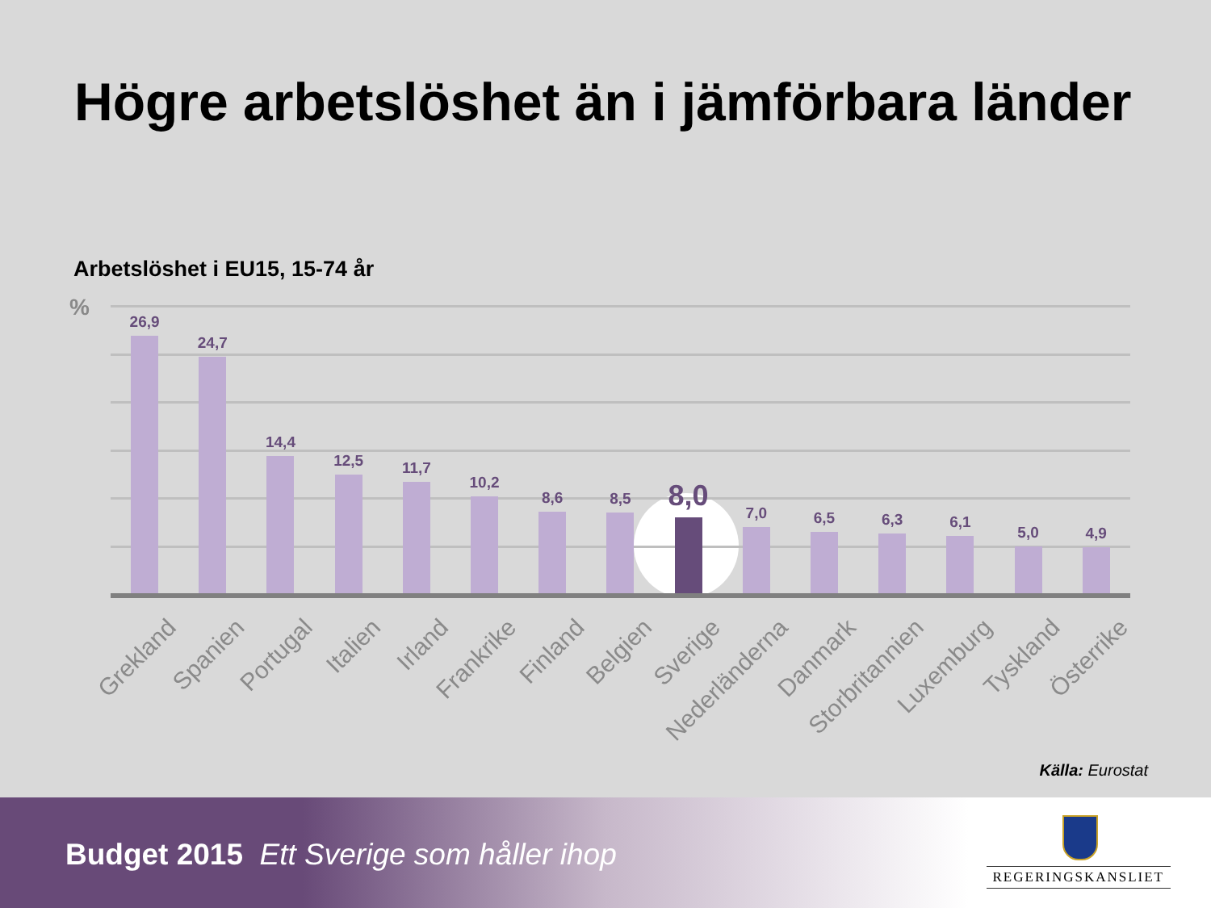Högre arbetslöshet än i jämförbara länder
Arbetslöshet i EU15, 15-74 år
%
26,9
24,7
14,4
12,5
11,7
10,2
8,6
8,5
8,0
7,0
6,5
6,3
6,1
5,0
4,9
Grekland
Spanien
Portugal
Italien
Irland
Frankrike
Finland
Belgien
Sverige
Nederländerna
Danmark
Storbritannien
Luxemburg
Tyskland
Österrike
Källa: Eurostat
Budget 2015 Ett Sverige som håller ihop
REGERINGSKANSLIET